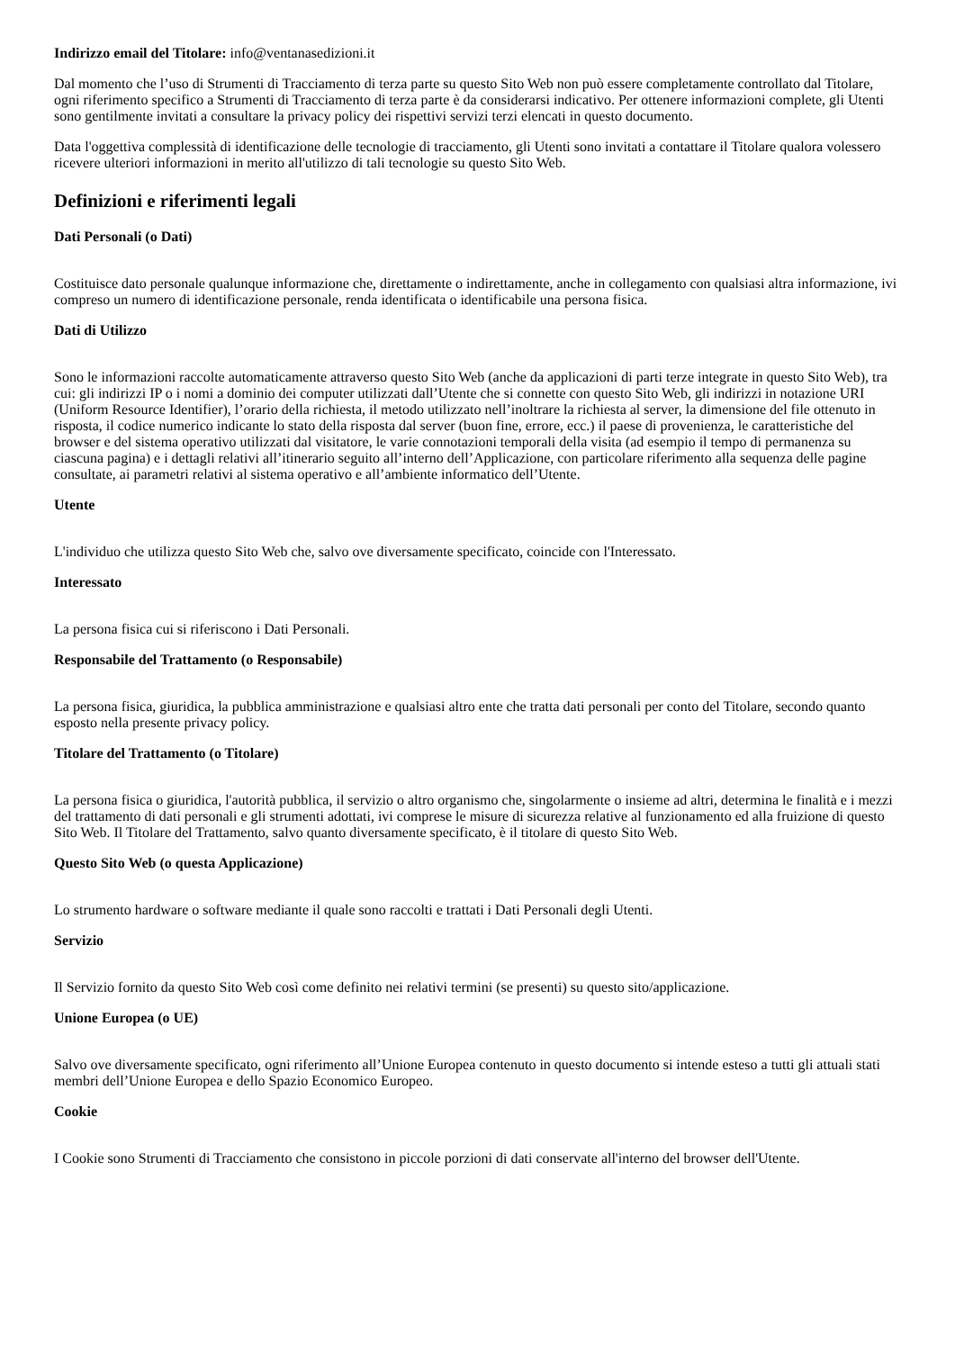Indirizzo email del Titolare: info@ventanasedizioni.it
Dal momento che l’uso di Strumenti di Tracciamento di terza parte su questo Sito Web non può essere completamente controllato dal Titolare, ogni riferimento specifico a Strumenti di Tracciamento di terza parte è da considerarsi indicativo. Per ottenere informazioni complete, gli Utenti sono gentilmente invitati a consultare la privacy policy dei rispettivi servizi terzi elencati in questo documento.
Data l'oggettiva complessità di identificazione delle tecnologie di tracciamento, gli Utenti sono invitati a contattare il Titolare qualora volessero ricevere ulteriori informazioni in merito all'utilizzo di tali tecnologie su questo Sito Web.
Definizioni e riferimenti legali
Dati Personali (o Dati)
Costituisce dato personale qualunque informazione che, direttamente o indirettamente, anche in collegamento con qualsiasi altra informazione, ivi compreso un numero di identificazione personale, renda identificata o identificabile una persona fisica.
Dati di Utilizzo
Sono le informazioni raccolte automaticamente attraverso questo Sito Web (anche da applicazioni di parti terze integrate in questo Sito Web), tra cui: gli indirizzi IP o i nomi a dominio dei computer utilizzati dall’Utente che si connette con questo Sito Web, gli indirizzi in notazione URI (Uniform Resource Identifier), l’orario della richiesta, il metodo utilizzato nell’inoltrare la richiesta al server, la dimensione del file ottenuto in risposta, il codice numerico indicante lo stato della risposta dal server (buon fine, errore, ecc.) il paese di provenienza, le caratteristiche del browser e del sistema operativo utilizzati dal visitatore, le varie connotazioni temporali della visita (ad esempio il tempo di permanenza su ciascuna pagina) e i dettagli relativi all’itinerario seguito all’interno dell’Applicazione, con particolare riferimento alla sequenza delle pagine consultate, ai parametri relativi al sistema operativo e all’ambiente informatico dell’Utente.
Utente
L'individuo che utilizza questo Sito Web che, salvo ove diversamente specificato, coincide con l'Interessato.
Interessato
La persona fisica cui si riferiscono i Dati Personali.
Responsabile del Trattamento (o Responsabile)
La persona fisica, giuridica, la pubblica amministrazione e qualsiasi altro ente che tratta dati personali per conto del Titolare, secondo quanto esposto nella presente privacy policy.
Titolare del Trattamento (o Titolare)
La persona fisica o giuridica, l'autorità pubblica, il servizio o altro organismo che, singolarmente o insieme ad altri, determina le finalità e i mezzi del trattamento di dati personali e gli strumenti adottati, ivi comprese le misure di sicurezza relative al funzionamento ed alla fruizione di questo Sito Web. Il Titolare del Trattamento, salvo quanto diversamente specificato, è il titolare di questo Sito Web.
Questo Sito Web (o questa Applicazione)
Lo strumento hardware o software mediante il quale sono raccolti e trattati i Dati Personali degli Utenti.
Servizio
Il Servizio fornito da questo Sito Web così come definito nei relativi termini (se presenti) su questo sito/applicazione.
Unione Europea (o UE)
Salvo ove diversamente specificato, ogni riferimento all’Unione Europea contenuto in questo documento si intende esteso a tutti gli attuali stati membri dell’Unione Europea e dello Spazio Economico Europeo.
Cookie
I Cookie sono Strumenti di Tracciamento che consistono in piccole porzioni di dati conservate all'interno del browser dell'Utente.